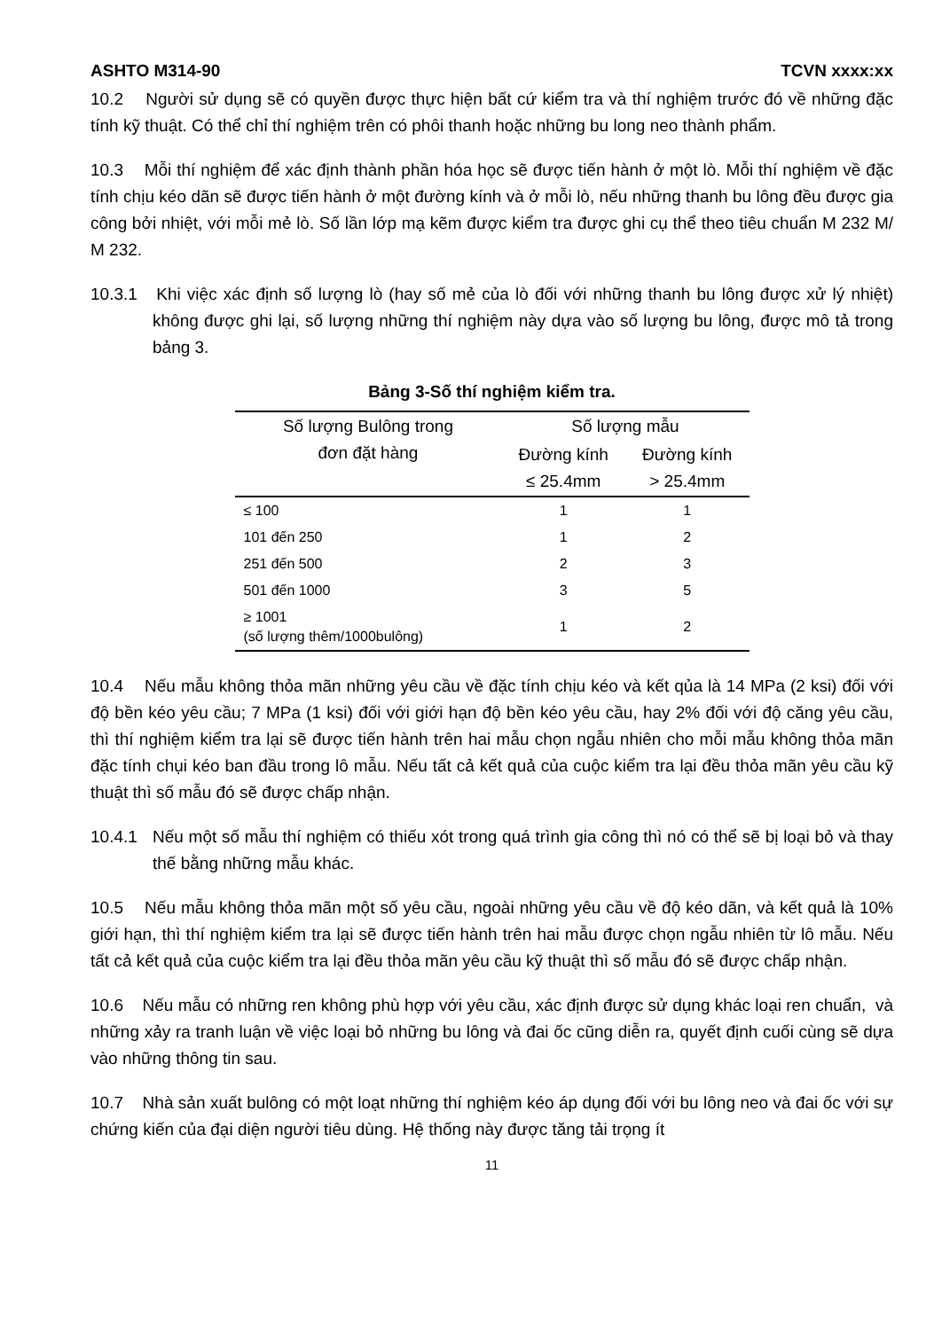ASHTO M314-90 TCVN xxxx:xx
10.2 Người sử dụng sẽ có quyền được thực hiện bất cứ kiểm tra và thí nghiệm trước đó về những đặc tính kỹ thuật. Có thể chỉ thí nghiệm trên có phôi thanh hoặc những bu long neo thành phẩm.
10.3 Mỗi thí nghiệm để xác định thành phần hóa học sẽ được tiến hành ở một lò. Mỗi thí nghiệm về đặc tính chịu kéo dãn sẽ được tiến hành ở một đường kính và ở mỗi lò, nếu những thanh bu lông đều được gia công bởi nhiệt, với mỗi mẻ lò. Số lần lớp mạ kẽm được kiểm tra được ghi cụ thể theo tiêu chuẩn M 232 M/ M 232.
10.3.1 Khi việc xác định số lượng lò (hay số mẻ của lò đối với những thanh bu lông được xử lý nhiệt) không được ghi lại, số lượng những thí nghiệm này dựa vào số lượng bu lông, được mô tả trong bảng 3.
Bảng 3-Số thí nghiệm kiểm tra.
| Số lượng Bulông trong đơn đặt hàng | Số lượng mẫu | |
| --- | --- | --- |
| | Đường kính ≤ 25.4mm | Đường kính > 25.4mm |
| ≤ 100 | 1 | 1 |
| 101 đến 250 | 1 | 2 |
| 251 đến 500 | 2 | 3 |
| 501 đến 1000 | 3 | 5 |
| ≥ 1001 (số lượng thêm/1000bulông) | 1 | 2 |
10.4 Nếu mẫu không thỏa mãn những yêu cầu về đặc tính chịu kéo và kết qủa là 14 MPa (2 ksi) đối với độ bền kéo yêu cầu; 7 MPa (1 ksi) đối với giới hạn độ bền kéo yêu cầu, hay 2% đối với độ căng yêu cầu, thì thí nghiệm kiểm tra lại sẽ được tiến hành trên hai mẫu chọn ngẫu nhiên cho mỗi mẫu không thỏa mãn đặc tính chụi kéo ban đầu trong lô mẫu. Nếu tất cả kết quả của cuộc kiểm tra lại đều thỏa mãn yêu cầu kỹ thuật thì số mẫu đó sẽ được chấp nhận.
10.4.1 Nếu một số mẫu thí nghiệm có thiếu xót trong quá trình gia công thì nó có thể sẽ bị loại bỏ và thay thế bằng những mẫu khác.
10.5 Nếu mẫu không thỏa mãn một số yêu cầu, ngoài những yêu cầu về độ kéo dãn, và kết quả là 10% giới hạn, thì thí nghiệm kiểm tra lại sẽ được tiến hành trên hai mẫu được chọn ngẫu nhiên từ lô mẫu. Nếu tất cả kết quả của cuộc kiểm tra lại đều thỏa mãn yêu cầu kỹ thuật thì số mẫu đó sẽ được chấp nhận.
10.6 Nếu mẫu có những ren không phù hợp với yêu cầu, xác định được sử dụng khác loại ren chuẩn, và những xảy ra tranh luận về việc loại bỏ những bu lông và đai ốc cũng diễn ra, quyết định cuối cùng sẽ dựa vào những thông tin sau.
10.7 Nhà sản xuất bulông có một loạt những thí nghiệm kéo áp dụng đối với bu lông neo và đai ốc với sự chứng kiến của đại diện người tiêu dùng. Hệ thống này được tăng tải trọng ít
11